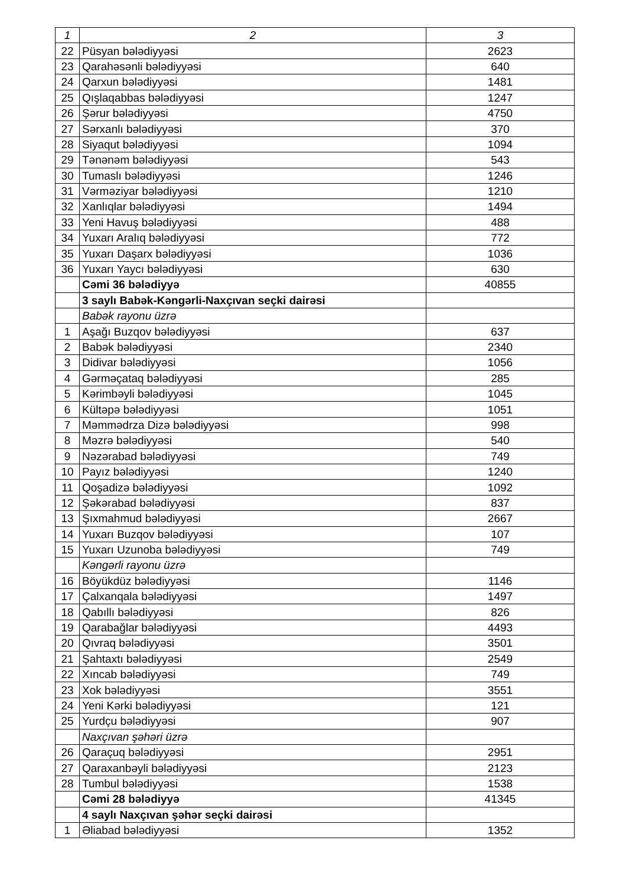| 1 | 2 | 3 |
| 22 | Püsyan bələdiyyəsi | 2623 |
| 23 | Qarahəsənli bələdiyyəsi | 640 |
| 24 | Qarxun bələdiyyəsi | 1481 |
| 25 | Qışlaqabbas bələdiyyəsi | 1247 |
| 26 | Şərur bələdiyyəsi | 4750 |
| 27 | Sərxanlı bələdiyyəsi | 370 |
| 28 | Siyaqut bələdiyyəsi | 1094 |
| 29 | Tənənəm bələdiyyəsi | 543 |
| 30 | Tumaslı bələdiyyəsi | 1246 |
| 31 | Vərməziyar bələdiyyəsi | 1210 |
| 32 | Xanlıqlar bələdiyyəsi | 1494 |
| 33 | Yeni Havuş bələdiyyəsi | 488 |
| 34 | Yuxarı Aralıq bələdiyyəsi | 772 |
| 35 | Yuxarı Daşarx bələdiyyəsi | 1036 |
| 36 | Yuxarı Yaycı bələdiyyəsi | 630 |
| | Cəmi 36 bələdiyyə | 40855 |
| | 3 saylı Babək-Kəngərli-Naxçıvan seçki dairəsi | |
| | Babək rayonu üzrə | |
| 1 | Aşağı Buzqov bələdiyyəsi | 637 |
| 2 | Babək bələdiyyəsi | 2340 |
| 3 | Didivar bələdiyyəsi | 1056 |
| 4 | Gərməçataq bələdiyyəsi | 285 |
| 5 | Kərimbəyli bələdiyyəsi | 1045 |
| 6 | Kültəpə bələdiyyəsi | 1051 |
| 7 | Məmmədrza Dizə bələdiyyəsi | 998 |
| 8 | Məzrə bələdiyyəsi | 540 |
| 9 | Nəzərabad bələdiyyəsi | 749 |
| 10 | Payız bələdiyyəsi | 1240 |
| 11 | Qoşadizə bələdiyyəsi | 1092 |
| 12 | Şəkərabad bələdiyyəsi | 837 |
| 13 | Şıxmahmud bələdiyyəsi | 2667 |
| 14 | Yuxarı Buzqov bələdiyyəsi | 107 |
| 15 | Yuxarı Uzunoba bələdiyyəsi | 749 |
| | Kəngərli rayonu üzrə | |
| 16 | Böyükdüz bələdiyyəsi | 1146 |
| 17 | Çalxanqala bələdiyyəsi | 1497 |
| 18 | Qabıllı bələdiyyəsi | 826 |
| 19 | Qarabağlar bələdiyyəsi | 4493 |
| 20 | Qıvraq bələdiyyəsi | 3501 |
| 21 | Şahtaxtı bələdiyyəsi | 2549 |
| 22 | Xıncab bələdiyyəsi | 749 |
| 23 | Xok bələdiyyəsi | 3551 |
| 24 | Yeni Kərki bələdiyyəsi | 121 |
| 25 | Yurdçu bələdiyyəsi | 907 |
| | Naxçıvan şəhəri üzrə | |
| 26 | Qaraçuq bələdiyyəsi | 2951 |
| 27 | Qaraxanbəyli bələdiyyəsi | 2123 |
| 28 | Tumbul bələdiyyəsi | 1538 |
| | Cəmi 28 bələdiyyə | 41345 |
| | 4 saylı Naxçıvan şəhər seçki dairəsi | |
| 1 | Əliabad bələdiyyəsi | 1352 |